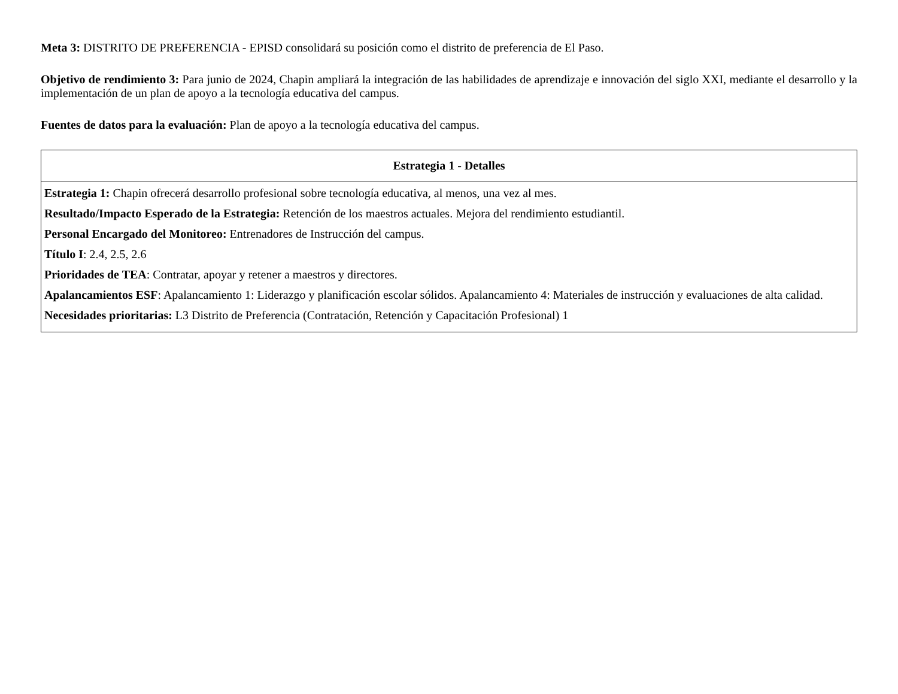Meta 3: DISTRITO DE PREFERENCIA - EPISD consolidará su posición como el distrito de preferencia de El Paso.
Objetivo de rendimiento 3: Para junio de 2024, Chapin ampliará la integración de las habilidades de aprendizaje e innovación del siglo XXI, mediante el desarrollo y la implementación de un plan de apoyo a la tecnología educativa del campus.
Fuentes de datos para la evaluación: Plan de apoyo a la tecnología educativa del campus.
| Estrategia 1 - Detalles |
| --- |
| Estrategia 1: Chapin ofrecerá desarrollo profesional sobre tecnología educativa, al menos, una vez al mes. Resultado/Impacto Esperado de la Estrategia: Retención de los maestros actuales. Mejora del rendimiento estudiantil. Personal Encargado del Monitoreo: Entrenadores de Instrucción del campus. Título I : 2.4, 2.5, 2.6 Prioridades de TEA : Contratar, apoyar y retener a maestros y directores. Apalancamientos ESF : Apalancamiento 1: Liderazgo y planificación escolar sólidos. Apalancamiento 4: Materiales de instrucción y evaluaciones de alta calidad. Necesidades prioritarias: L3 Distrito de Preferencia (Contratación, Retención y Capacitación Profesional) 1 |